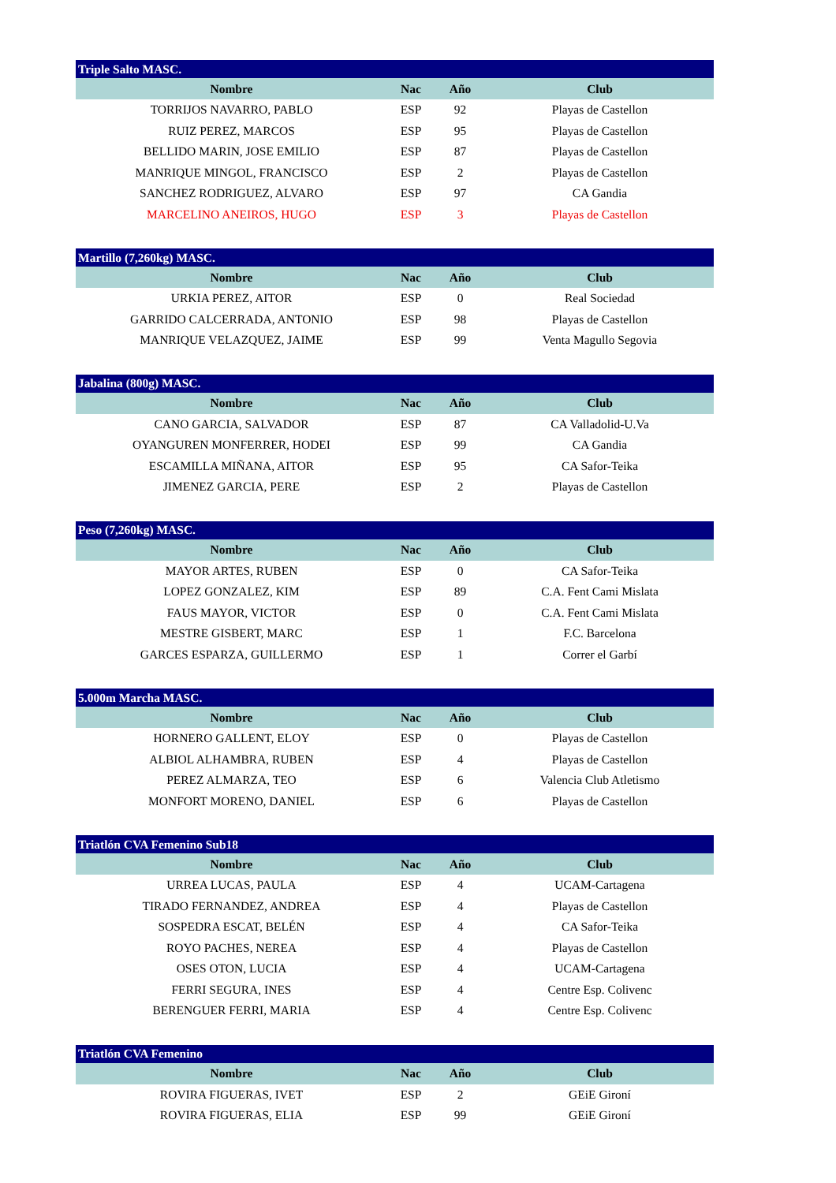| Triple Salto MASC. | | | |
| --- | --- | --- | --- |
| Nombre | Nac | Año | Club |
| TORRIJOS NAVARRO, PABLO | ESP | 92 | Playas de Castellon |
| RUIZ PEREZ, MARCOS | ESP | 95 | Playas de Castellon |
| BELLIDO MARIN, JOSE EMILIO | ESP | 87 | Playas de Castellon |
| MANRIQUE MINGOL, FRANCISCO | ESP | 2 | Playas de Castellon |
| SANCHEZ RODRIGUEZ, ALVARO | ESP | 97 | CA Gandia |
| MARCELINO ANEIROS, HUGO | ESP | 3 | Playas de Castellon |
| Martillo (7,260kg) MASC. | | | |
| --- | --- | --- | --- |
| Nombre | Nac | Año | Club |
| URKIA PEREZ, AITOR | ESP | 0 | Real Sociedad |
| GARRIDO CALCERRADA, ANTONIO | ESP | 98 | Playas de Castellon |
| MANRIQUE VELAZQUEZ, JAIME | ESP | 99 | Venta Magullo Segovia |
| Jabalina (800g) MASC. | | | |
| --- | --- | --- | --- |
| Nombre | Nac | Año | Club |
| CANO GARCIA, SALVADOR | ESP | 87 | CA Valladolid-U.Va |
| OYANGUREN MONFERRER, HODEI | ESP | 99 | CA Gandia |
| ESCAMILLA MIÑANA, AITOR | ESP | 95 | CA Safor-Teika |
| JIMENEZ GARCIA, PERE | ESP | 2 | Playas de Castellon |
| Peso (7,260kg) MASC. | | | |
| --- | --- | --- | --- |
| Nombre | Nac | Año | Club |
| MAYOR ARTES, RUBEN | ESP | 0 | CA Safor-Teika |
| LOPEZ GONZALEZ, KIM | ESP | 89 | C.A. Fent Cami Mislata |
| FAUS MAYOR, VICTOR | ESP | 0 | C.A. Fent Cami Mislata |
| MESTRE GISBERT, MARC | ESP | 1 | F.C. Barcelona |
| GARCES ESPARZA, GUILLERMO | ESP | 1 | Correr el Garbí |
| 5.000m Marcha MASC. | | | |
| --- | --- | --- | --- |
| Nombre | Nac | Año | Club |
| HORNERO GALLENT, ELOY | ESP | 0 | Playas de Castellon |
| ALBIOL ALHAMBRA, RUBEN | ESP | 4 | Playas de Castellon |
| PEREZ ALMARZA, TEO | ESP | 6 | Valencia Club Atletismo |
| MONFORT MORENO, DANIEL | ESP | 6 | Playas de Castellon |
| Triatlón CVA Femenino Sub18 | | | |
| --- | --- | --- | --- |
| Nombre | Nac | Año | Club |
| URREA LUCAS, PAULA | ESP | 4 | UCAM-Cartagena |
| TIRADO FERNANDEZ, ANDREA | ESP | 4 | Playas de Castellon |
| SOSPEDRA ESCAT, BELÉN | ESP | 4 | CA Safor-Teika |
| ROYO PACHES, NEREA | ESP | 4 | Playas de Castellon |
| OSES OTON, LUCIA | ESP | 4 | UCAM-Cartagena |
| FERRI SEGURA, INES | ESP | 4 | Centre Esp. Colivenc |
| BERENGUER FERRI, MARIA | ESP | 4 | Centre Esp. Colivenc |
| Triatlón CVA Femenino | | | |
| --- | --- | --- | --- |
| Nombre | Nac | Año | Club |
| ROVIRA FIGUERAS, IVET | ESP | 2 | GEiE Gironí |
| ROVIRA FIGUERAS, ELIA | ESP | 99 | GEiE Gironí |